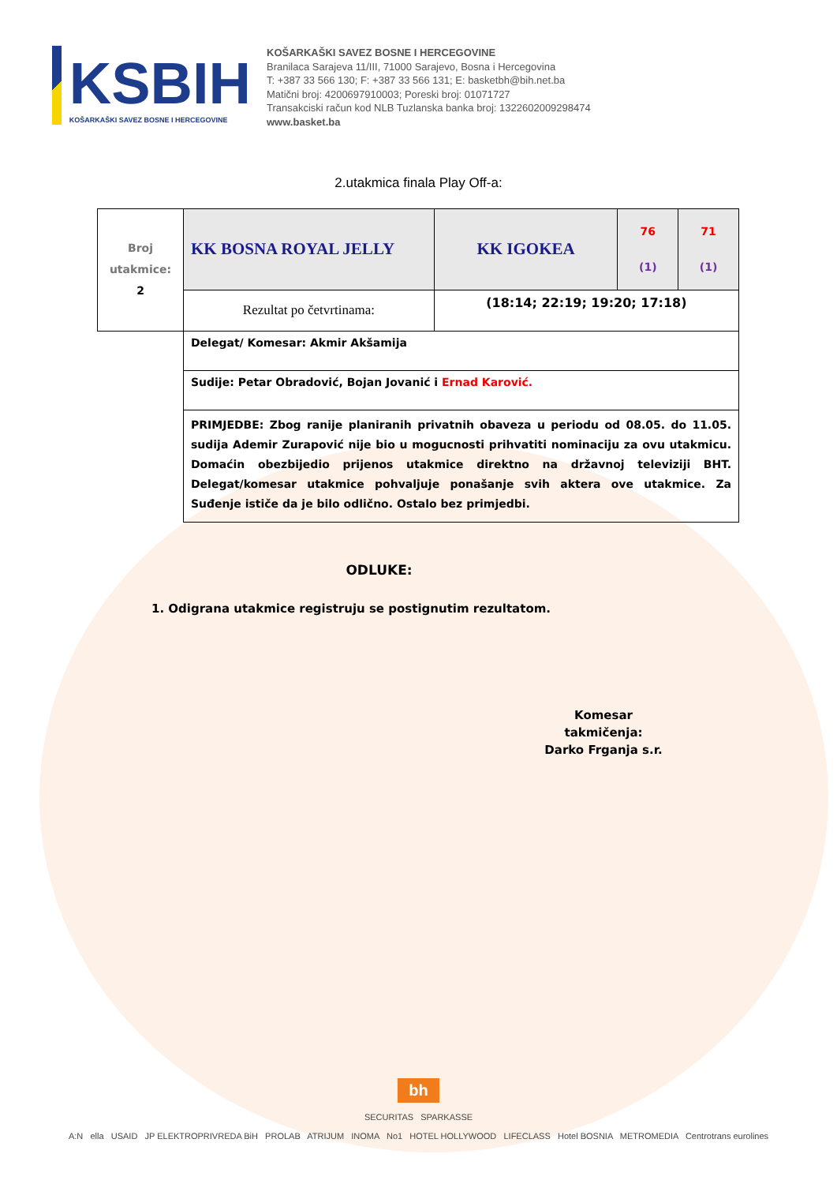KSBIH
KOŠARKAŠKI SAVEZ BOSNE I HERCEGOVINE
KOŠARKAŠKI SAVEZ BOSNE I HERCEGOVINE
Branilaca Sarajeva 11/III, 71000 Sarajevo, Bosna i Hercegovina
T: +387 33 566 130; F: +387 33 566 131; E: basketbh@bih.net.ba
Matični broj: 4200697910003; Poreski broj: 01071727
Transakciski račun kod NLB Tuzlanska banka broj: 1322602009298474
www.basket.ba
2.utakmica finala Play Off-a:
| Broj utakmice: 2 | KK BOSNA ROYAL JELLY | KK IGOKEA | 76 (1) | 71 (1) |
| | Rezultat po četvrtinama: | (18:14; 22:19; 19:20; 17:18) | | |
| | Delegat/ Komesar: Akmir Akšamija | | | |
| | Sudije: Petar Obradović, Bojan Jovanić i Ernad Karović. | | | |
| | PRIMJEDBE: Zbog ranije planiranih privatnih obaveza u periodu od 08.05. do 11.05. sudija Ademir Zurapović nije bio u mogucnosti prihvatiti nominaciju za ovu utakmicu. Domaćin obezbijedio prijenos utakmice direktno na državnoj televiziji BHT. Delegat/komesar utakmice pohvaljuje ponašanje svih aktera ove utakmice. Za Suđenje ističe da je bilo odlično. Ostalo bez primjedbi. | | | |
ODLUKE:
1. Odigrana utakmice registruju se postignutim rezultatom.
Komesar takmičenja:
Darko Frganja s.r.
bh
SECURITAS SPARKASSE
A:N ella USAID JP ELEKTROPRIVREDA BiH PROLAB ATRIJUM INOMA No1 HOTEL HOLLYWOOD LIFECLASS Hotel BOSNIA METROMEDIA Centrotrans eurolines